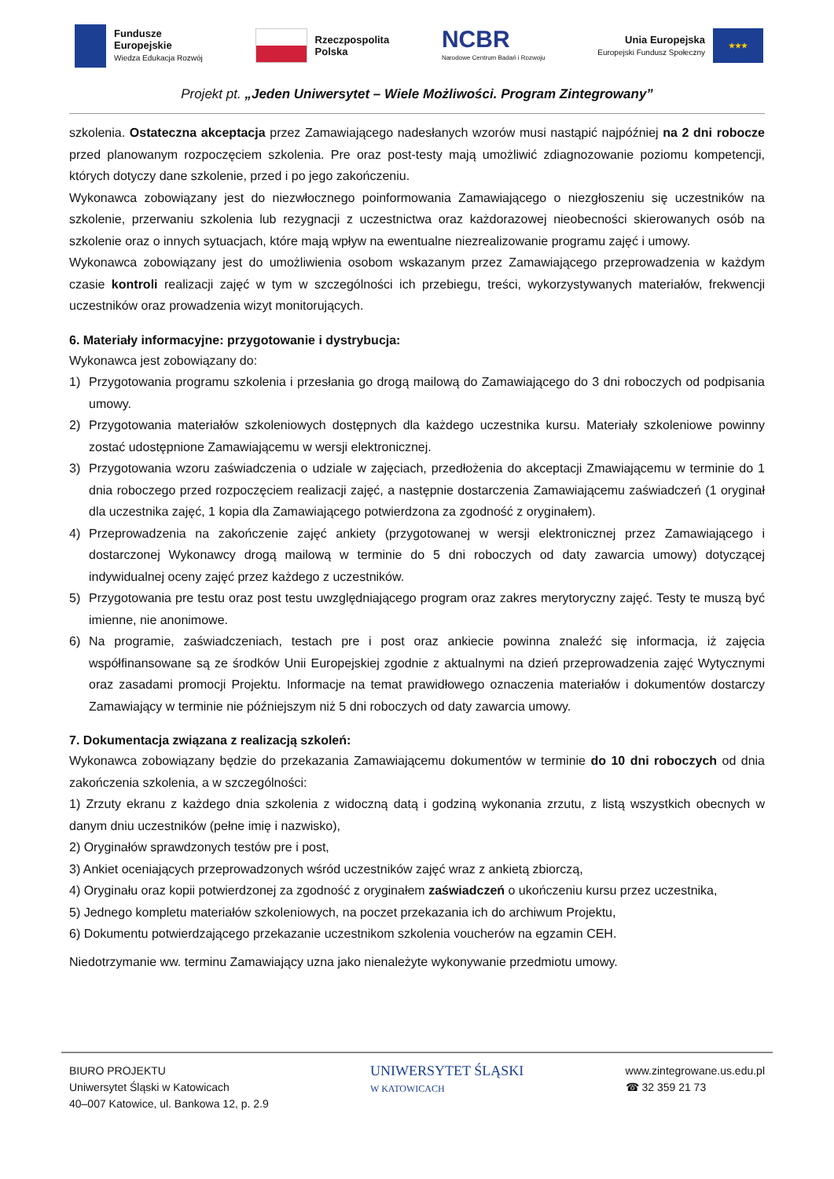Fundusze
Europejskie
Wiedza Edukacja Rozwój
Rzeczpospolita
Polska
NCBR
Narodowe Centrum Badań i Rozwoju
Unia Europejska
Europejski Fundusz Społeczny
★★★
Projekt pt. „Jeden Uniwersytet – Wiele Możliwości. Program Zintegrowany”
szkolenia. Ostateczna akceptacja przez Zamawiającego nadesłanych wzorów musi nastąpić najpóźniej na 2 dni robocze przed planowanym rozpoczęciem szkolenia. Pre oraz post-testy mają umożliwić zdiagnozowanie poziomu kompetencji, których dotyczy dane szkolenie, przed i po jego zakończeniu.
Wykonawca zobowiązany jest do niezwłocznego poinformowania Zamawiającego o niezgłoszeniu się uczestników na szkolenie, przerwaniu szkolenia lub rezygnacji z uczestnictwa oraz każdorazowej nieobecności skierowanych osób na szkolenie oraz o innych sytuacjach, które mają wpływ na ewentualne niezrealizowanie programu zajęć i umowy.
Wykonawca zobowiązany jest do umożliwienia osobom wskazanym przez Zamawiającego przeprowadzenia w każdym czasie kontroli realizacji zajęć w tym w szczególności ich przebiegu, treści, wykorzystywanych materiałów, frekwencji uczestników oraz prowadzenia wizyt monitorujących.
6. Materiały informacyjne: przygotowanie i dystrybucja:
Wykonawca jest zobowiązany do:
1) Przygotowania programu szkolenia i przesłania go drogą mailową do Zamawiającego do 3 dni roboczych od podpisania umowy.
2) Przygotowania materiałów szkoleniowych dostępnych dla każdego uczestnika kursu. Materiały szkoleniowe powinny zostać udostępnione Zamawiającemu w wersji elektronicznej.
3) Przygotowania wzoru zaświadczenia o udziale w zajęciach, przedłożenia do akceptacji Zmawiającemu w terminie do 1 dnia roboczego przed rozpoczęciem realizacji zajęć, a następnie dostarczenia Zamawiającemu zaświadczeń (1 oryginał dla uczestnika zajęć, 1 kopia dla Zamawiającego potwierdzona za zgodność z oryginałem).
4) Przeprowadzenia na zakończenie zajęć ankiety (przygotowanej w wersji elektronicznej przez Zamawiającego i dostarczonej Wykonawcy drogą mailową w terminie do 5 dni roboczych od daty zawarcia umowy) dotyczącej indywidualnej oceny zajęć przez każdego z uczestników.
5) Przygotowania pre testu oraz post testu uwzględniającego program oraz zakres merytoryczny zajęć. Testy te muszą być imienne, nie anonimowe.
6) Na programie, zaświadczeniach, testach pre i post oraz ankiecie powinna znaleźć się informacja, iż zajęcia współfinansowane są ze środków Unii Europejskiej zgodnie z aktualnymi na dzień przeprowadzenia zajęć Wytycznymi oraz zasadami promocji Projektu. Informacje na temat prawidłowego oznaczenia materiałów i dokumentów dostarczy Zamawiający w terminie nie późniejszym niż 5 dni roboczych od daty zawarcia umowy.
7. Dokumentacja związana z realizacją szkoleń:
Wykonawca zobowiązany będzie do przekazania Zamawiającemu dokumentów w terminie do 10 dni roboczych od dnia zakończenia szkolenia, a w szczególności:
1) Zrzuty ekranu z każdego dnia szkolenia z widoczną datą i godziną wykonania zrzutu, z listą wszystkich obecnych w danym dniu uczestników (pełne imię i nazwisko),
2) Oryginałów sprawdzonych testów pre i post,
3) Ankiet oceniających przeprowadzonych wśród uczestników zajęć wraz z ankietą zbiorczą,
4) Oryginału oraz kopii potwierdzonej za zgodność z oryginałem zaświadczeń o ukończeniu kursu przez uczestnika,
5) Jednego kompletu materiałów szkoleniowych, na poczet przekazania ich do archiwum Projektu,
6) Dokumentu potwierdzającego przekazanie uczestnikom szkolenia voucherów na egzamin CEH.
Niedotrzymanie ww. terminu Zamawiający uzna jako nienależyte wykonywanie przedmiotu umowy.
BIURO PROJEKTU
Uniwersytet Śląski w Katowicach
40–007 Katowice, ul. Bankowa 12, p. 2.9
UNIWERSYTET ŚLĄSKI
W KATOWICACH
www.zintegrowane.us.edu.pl
☎ 32 359 21 73